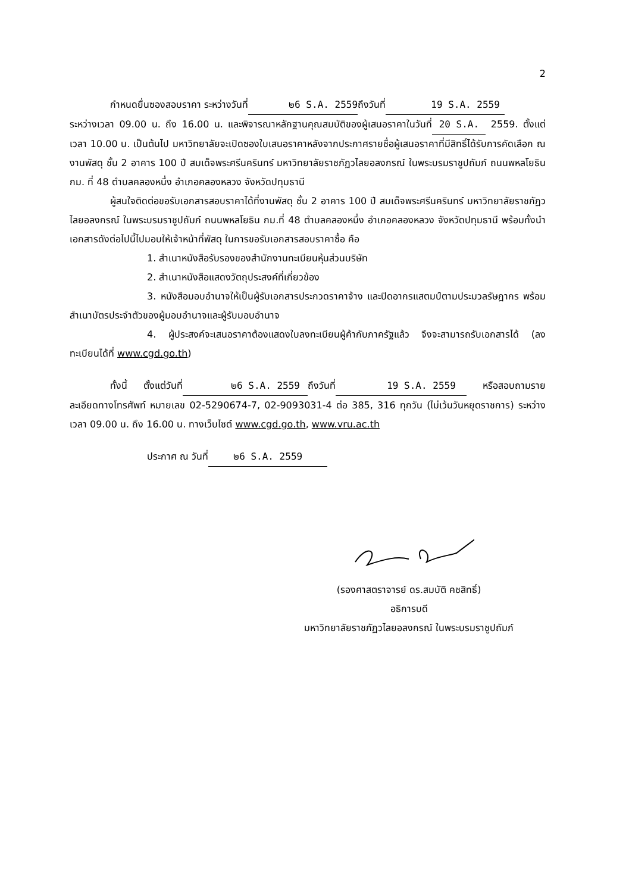2
กำหนดยื่นซองสอบราคา ระหว่างวันที่ ๒6 S.A. 2559 ถึงวันที่ 19 S.A. 2559
ระหว่างเวลา 09.00 น. ถึง 16.00 น. และพิจารณาหลักฐานคุณสมบัติของผู้เสนอราคาในวันที่ 20 S.A. 2559. ตั้งแต่เวลา 10.00 น. เป็นต้นไป มหาวิทยาลัยจะเปิดซองใบเสนอราคาหลังจากประกาศรายชื่อผู้เสนอราคาที่มีสิทธิ์ได้รับการคัดเลือก ณ งานพัสดุ ชั้น 2 อาคาร 100 ปี สมเด็จพระศรีนครินทร์ มหาวิทยาลัยราชภัฏวไลยอลงกรณ์ ในพระบรมราชูปถัมภ์ ถนนพหลโยธิน กม. ที่ 48 ตำบลคลองหนึ่ง อำเภอคลองหลวง จังหวัดปทุมธานี
ผู้สนใจติดต่อขอรับเอกสารสอบราคาได้ที่งานพัสดุ ชั้น 2 อาคาร 100 ปี สมเด็จพระศรีนครินทร์ มหาวิทยาลัยราชภัฏวไลยอลงกรณ์ ในพระบรมราชูปถัมภ์ ถนนพหลโยธิน กม.ที่ 48 ตำบลคลองหนึ่ง อำเภอคลองหลวง จังหวัดปทุมธานี พร้อมทั้งนำเอกสารดังต่อไปนี้ไปมอบให้เจ้าหน้าที่พัสดุ ในการขอรับเอกสารสอบราคาซื้อ คือ
1. สำเนาหนังสือรับรองของสำนักงานทะเบียนหุ้นส่วนบริษัท
2. สำเนาหนังสือแสดงวัตถุประสงค์ที่เกี่ยวข้อง
3. หนังสือมอบอำนาจให้เป็นผู้รับเอกสารประกวดราคาจ้าง และปิดอากรแสตมป์ตามประมวลรัษฎากร พร้อมสำเนาบัตรประจำตัวของผู้มอบอำนาจและผู้รับมอบอำนาจ
4. ผู้ประสงค์จะเสนอราคาต้องแสดงใบลงทะเบียนผู้ค้ากับภาครัฐแล้ว จึงจะสามารถรับเอกสารได้ (ลงทะเบียนได้ที่ www.cgd.go.th)
ทั้งนี้ ตั้งแต่วันที่ ๒6 S.A. 2559 ถึงวันที่ 19 S.A. 2559 หรือสอบถามรายละเอียดทางโทรศัพท์ หมายเลข 02-5290674-7, 02-9093031-4 ต่อ 385, 316 ทุกวัน (ไม่เว้นวันหยุดราชการ) ระหว่างเวลา 09.00 น. ถึง 16.00 น. ทางเว็บไซต์ www.cgd.go.th, www.vru.ac.th
ประกาศ ณ วันที่ ๒6 S.A. 2559
(รองศาสตราจารย์ ดร.สมบัติ คชสิทธิ์)
อธิการบดี
มหาวิทยาลัยราชภัฏวไลยอลงกรณ์ ในพระบรมราชูปถัมภ์